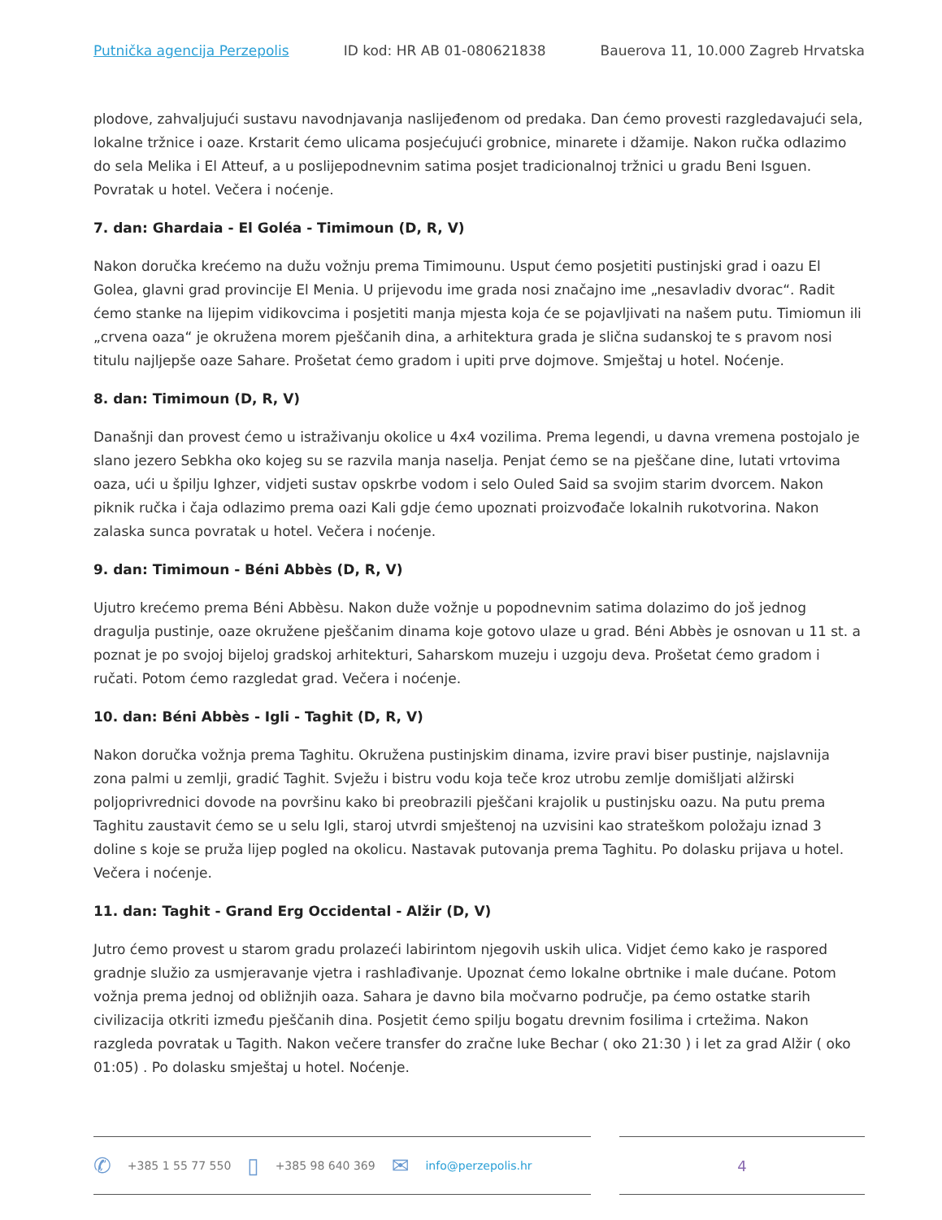Putnička agencija Perzepolis ID kod: HR AB 01-080621838 Bauerova 11, 10.000 Zagreb Hrvatska
plodove, zahvaljujući sustavu navodnjavanja naslijeđenom od predaka. Dan ćemo provesti razgledavajući sela, lokalne tržnice i oaze. Krstarit ćemo ulicama posjećujući grobnice, minarete i džamije. Nakon ručka odlazimo do sela Melika i El Atteuf, a u poslijepodnevnim satima posjet tradicionalnoj tržnici u gradu Beni Isguen. Povratak u hotel. Večera i noćenje.
7. dan: Ghardaia - El Goléa - Timimoun (D, R, V)
Nakon doručka krećemo na dužu vožnju prema Timimounu. Usput ćemo posjetiti pustinjski grad i oazu El Golea, glavni grad provincije El Menia. U prijevodu ime grada nosi značajno ime „nesavladiv dvorac“. Radit ćemo stanke na lijepim vidikovcima i posjetiti manja mjesta koja će se pojavljivati na našem putu. Timiomun ili „crvena oaza“ je okružena morem pješčanih dina, a arhitektura grada je slična sudanskoj te s pravom nosi titulu najljepše oaze Sahare. Prošetat ćemo gradom i upiti prve dojmove. Smještaj u hotel. Noćenje.
8. dan: Timimoun (D, R, V)
Današnji dan provest ćemo u istraživanju okolice u 4x4 vozilima. Prema legendi, u davna vremena postojalo je slano jezero Sebkha oko kojeg su se razvila manja naselja. Penjat ćemo se na pješčane dine, lutati vrtovima oaza, ući u špilju Ighzer, vidjeti sustav opskrbe vodom i selo Ouled Said sa svojim starim dvorcem. Nakon piknik ručka i čaja odlazimo prema oazi Kali gdje ćemo upoznati proizvođače lokalnih rukotvorina. Nakon zalaska sunca povratak u hotel. Večera i noćenje.
9. dan: Timimoun - Béni Abbès (D, R, V)
Ujutro krećemo prema Béni Abbèsu. Nakon duže vožnje u popodnevnim satima dolazimo do još jednog dragulja pustinje, oaze okružene pješčanim dinama koje gotovo ulaze u grad. Béni Abbès je osnovan u 11 st. a poznat je po svojoj bijeloj gradskoj arhitekturi, Saharskom muzeju i uzgoju deva. Prošetat ćemo gradom i ručati. Potom ćemo razgledat grad. Večera i noćenje.
10. dan: Béni Abbès - Igli - Taghit (D, R, V)
Nakon doručka vožnja prema Taghitu. Okružena pustinjskim dinama, izvire pravi biser pustinje, najslavnija zona palmi u zemlji, gradić Taghit. Svježu i bistru vodu koja teče kroz utrobu zemlje domišljati alžirski poljoprivrednici dovode na površinu kako bi preobrazili pješčani krajolik u pustinjsku oazu. Na putu prema Taghitu zaustavit ćemo se u selu Igli, staroj utvrdi smještenoj na uzvisini kao strateškom položaju iznad 3 doline s koje se pruža lijep pogled na okolicu. Nastavak putovanja prema Taghitu. Po dolasku prijava u hotel. Večera i noćenje.
11. dan: Taghit - Grand Erg Occidental - Alžir (D, V)
Jutro ćemo provest u starom gradu prolazeći labirintom njegovih uskih ulica. Vidjet ćemo kako je raspored gradnje služio za usmjeravanje vjetra i rashlađivanje. Upoznat ćemo lokalne obrtnike i male dućane. Potom vožnja prema jednoj od obližnjih oaza. Sahara je davno bila močvarno područje, pa ćemo ostatke starih civilizacija otkriti između pješčanih dina. Posjetit ćemo spilju bogatu drevnim fosilima i crtežima. Nakon razgleda povratak u Tagith. Nakon večere transfer do zračne luke Bechar ( oko 21:30 ) i let za grad Alžir ( oko 01:05) . Po dolasku smještaj u hotel. Noćenje.
✆ +385 1 55 77 550 ▯ +385 98 640 369 ✉ info@perzepolis.hr
4